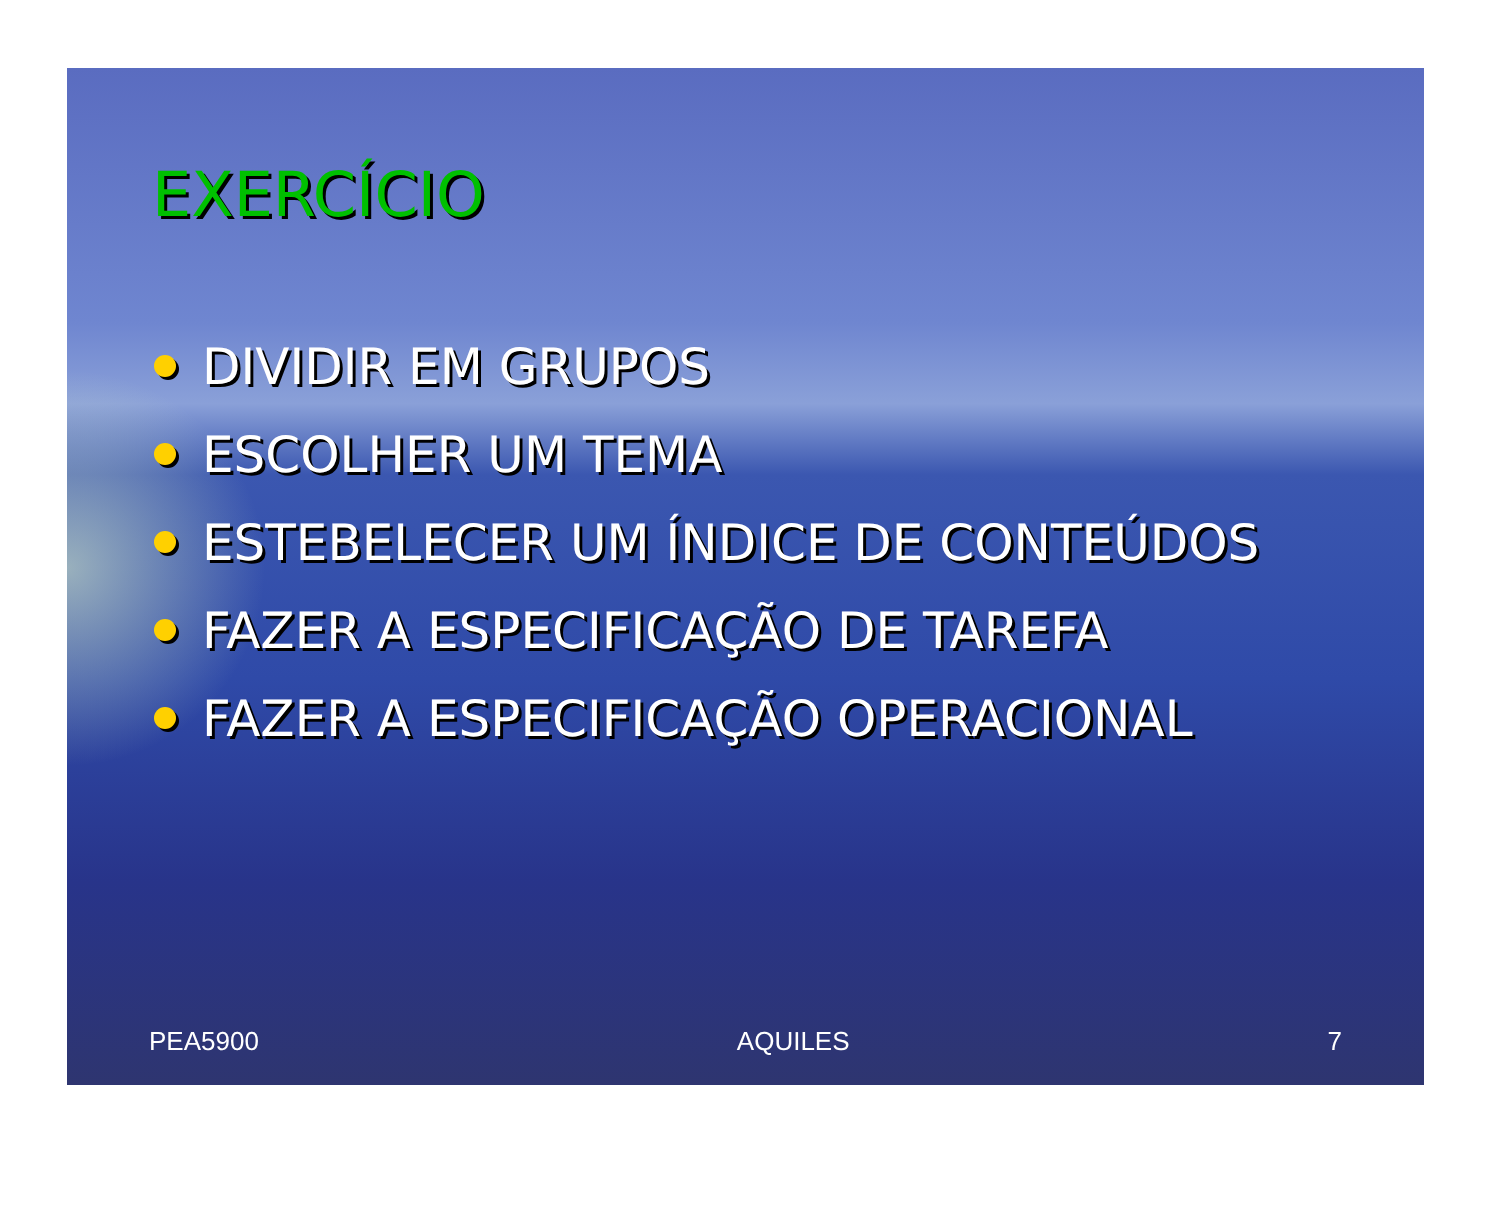EXERCÍCIO
DIVIDIR EM GRUPOS
ESCOLHER UM TEMA
ESTEBELECER UM ÍNDICE DE CONTEÚDOS
FAZER A ESPECIFICAÇÃO DE TAREFA
FAZER A ESPECIFICAÇÃO OPERACIONAL
PEA5900 AQUILES 7